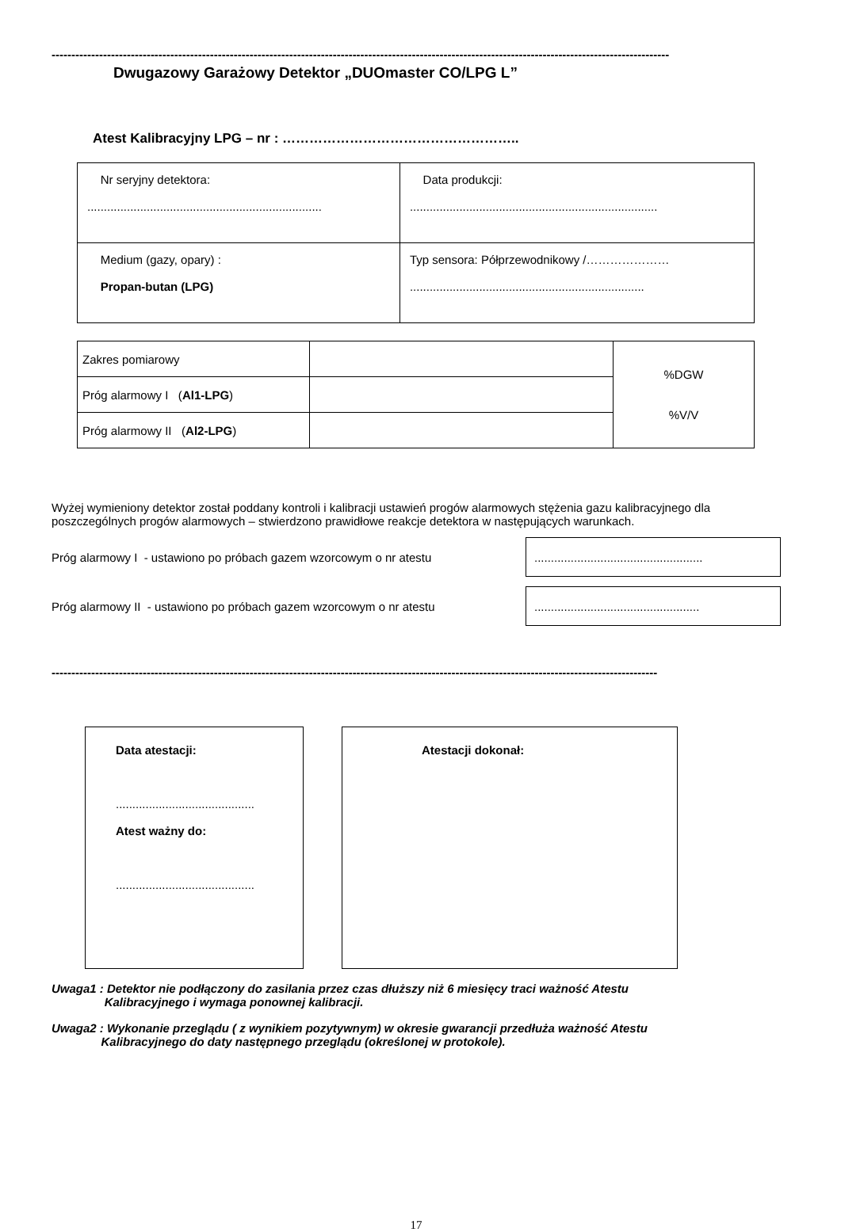------------------------------------------------------------------------------------------------------------------------------------------------------------
Dwugazowy Garażowy Detektor „DUOmaster CO/LPG L”
Atest Kalibracyjny LPG – nr : ……………………………………………..
| Nr seryjny detektora: ....................................................................... | Data produkcji: ........................................................................... |
| Medium (gazy, opary) : Propan-butan (LPG) | Typ sensora: Półprzewodnikowy /………………… ....................................................................... |
| Zakres pomiarowy | | %DGW %V/V |
| Próg alarmowy I ( Al1-LPG ) | | |
| Próg alarmowy II ( Al2-LPG ) | | |
Wyżej wymieniony detektor został poddany kontroli i kalibracji ustawień progów alarmowych stężenia gazu kalibracyjnego dla poszczególnych progów alarmowych – stwierdzono prawidłowe reakcje detektora w następujących warunkach.
Próg alarmowy I - ustawiono po próbach gazem wzorcowym o nr atestu...................................................
Próg alarmowy II - ustawiono po próbach gazem wzorcowym o nr atestu..................................................
---------------------------------------------------------------------------------------------------------------------------------------------------------
Data atestacji:
..........................................
Atest ważny do:
..........................................
Atestacji dokonał:
Uwaga1 : Detektor nie podłączony do zasilania przez czas dłuższy niż 6 miesięcy traci ważność Atestu
Kalibracyjnego i wymaga ponownej kalibracji.
Uwaga2 : Wykonanie przeglądu ( z wynikiem pozytywnym) w okresie gwarancji przedłuża ważność Atestu
Kalibracyjnego do daty następnego przeglądu (określonej w protokole).
17